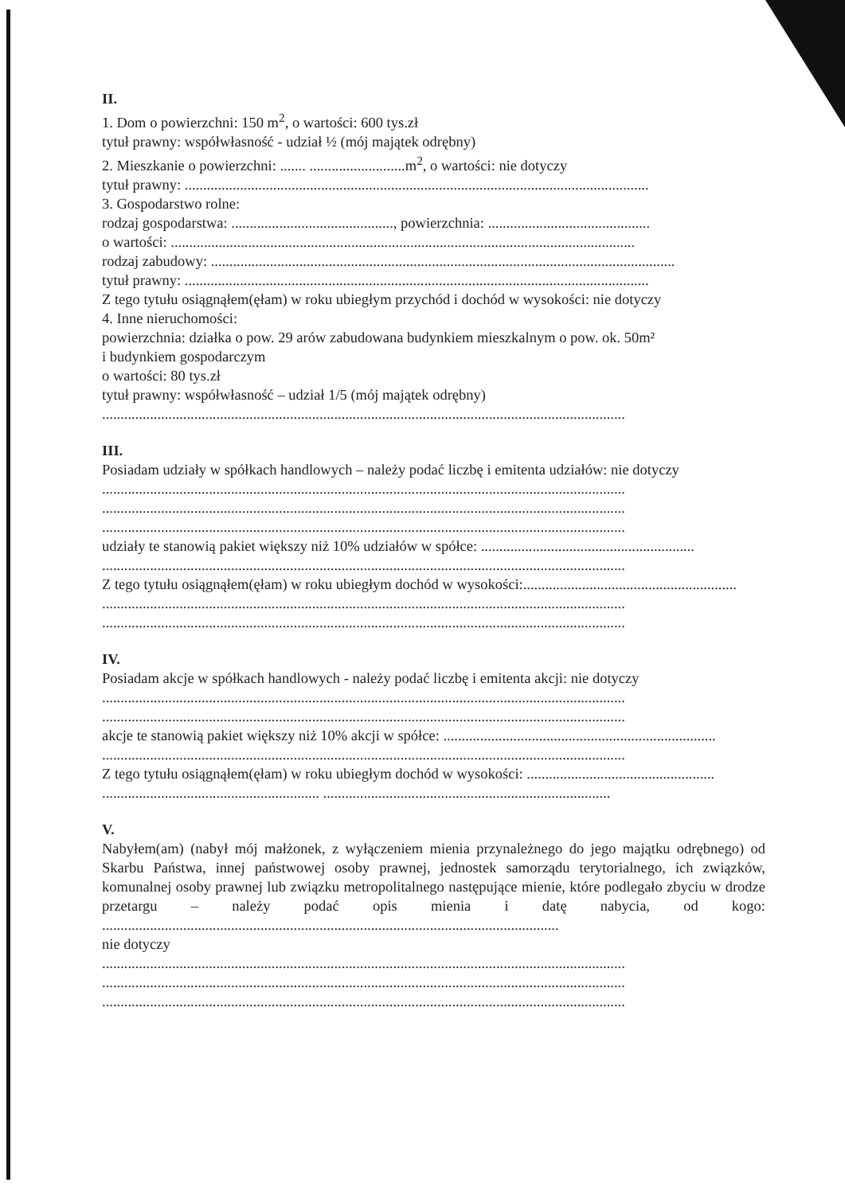II.
1. Dom o powierzchni: 150 m<sup>2</sup>, o wartości: 600 tys.zł
tytuł prawny: współwłasność - udział ½ (mój majątek odrębny)
2. Mieszkanie o powierzchni: ....... ..........................m<sup>2</sup>, o wartości: nie dotyczy
tytuł prawny: ..............................................................................................................................
3. Gospodarstwo rolne:
rodzaj gospodarstwa: ............................................, powierzchnia: ............................................
o wartości: ..............................................................................................................................
rodzaj zabudowy: ..............................................................................................................................
tytuł prawny: ..............................................................................................................................
Z tego tytułu osiągnąłem(ęłam) w roku ubiegłym przychód i dochód w wysokości: nie dotyczy
4. Inne nieruchomości:
powierzchnia: działka o pow. 29 arów zabudowana budynkiem mieszkalnym o pow. ok. 50m²
i budynkiem gospodarczym
o wartości: 80 tys.zł
tytuł prawny: współwłasność – udział 1/5 (mój majątek odrębny)
..............................................................................................................................................
III.
Posiadam udziały w spółkach handlowych – należy podać liczbę i emitenta udziałów: nie dotyczy
..............................................................................................................................................
..............................................................................................................................................
..............................................................................................................................................
udziały te stanowią pakiet większy niż 10% udziałów w spółce: ..........................................................
..............................................................................................................................................
Z tego tytułu osiągnąłem(ęłam) w roku ubiegłym dochód w wysokości:..........................................................
..............................................................................................................................................
..............................................................................................................................................
IV.
Posiadam akcje w spółkach handlowych - należy podać liczbę i emitenta akcji: nie dotyczy
..............................................................................................................................................
..............................................................................................................................................
akcje te stanowią pakiet większy niż 10% akcji w spółce: ..........................................................................
..............................................................................................................................................
Z tego tytułu osiągnąłem(ęłam) w roku ubiegłym dochód w wysokości: ...................................................
........................................................... ..............................................................................
V.
Nabyłem(am) (nabył mój małżonek, z wyłączeniem mienia przynależnego do jego majątku odrębnego) od Skarbu Państwa, innej państwowej osoby prawnej, jednostek samorządu terytorialnego, ich związków, komunalnej osoby prawnej lub związku metropolitalnego następujące mienie, które podlegało zbyciu w drodze przetargu – należy podać opis mienia i datę nabycia, od kogo: ............................................................................................................................
nie dotyczy
..............................................................................................................................................
..............................................................................................................................................
..............................................................................................................................................